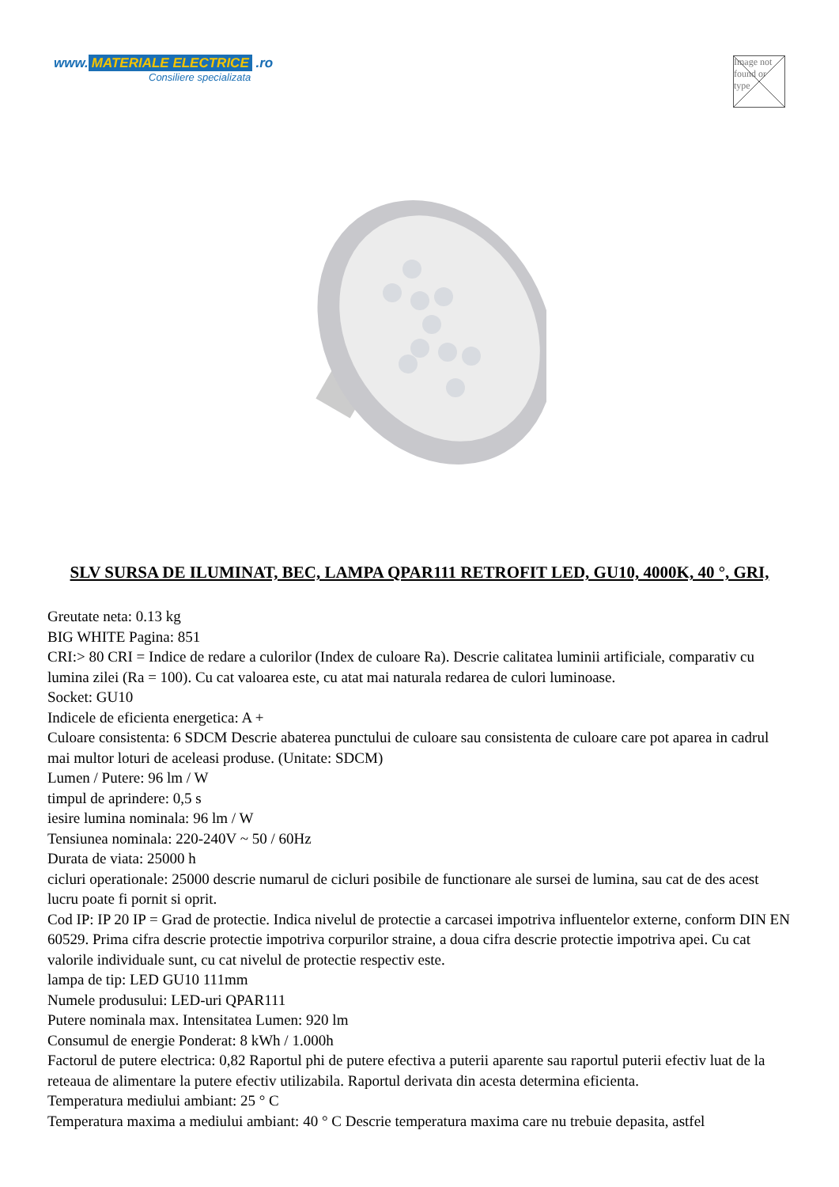www. MATERIALE ELECTRICE .ro
Consiliere specializata
Image not found or type
SLV SURSA DE ILUMINAT, BEC, LAMPA QPAR111 RETROFIT LED, GU10, 4000K, 40 °, GRI,
Greutate neta: 0.13 kg
BIG WHITE Pagina: 851
CRI:> 80 CRI = Indice de redare a culorilor (Index de culoare Ra). Descrie calitatea luminii artificiale, comparativ cu lumina zilei (Ra = 100). Cu cat valoarea este, cu atat mai naturala redarea de culori luminoase.
Socket: GU10
Indicele de eficienta energetica: A +
Culoare consistenta: 6 SDCM Descrie abaterea punctului de culoare sau consistenta de culoare care pot aparea in cadrul mai multor loturi de aceleasi produse. (Unitate: SDCM)
Lumen / Putere: 96 lm / W
timpul de aprindere: 0,5 s
iesire lumina nominala: 96 lm / W
Tensiunea nominala: 220-240V ~ 50 / 60Hz
Durata de viata: 25000 h
cicluri operationale: 25000 descrie numarul de cicluri posibile de functionare ale sursei de lumina, sau cat de des acest lucru poate fi pornit si oprit.
Cod IP: IP 20 IP = Grad de protectie. Indica nivelul de protectie a carcasei impotriva influentelor externe, conform DIN EN 60529. Prima cifra descrie protectie impotriva corpurilor straine, a doua cifra descrie protectie impotriva apei. Cu cat valorile individuale sunt, cu cat nivelul de protectie respectiv este.
lampa de tip: LED GU10 111mm
Numele produsului: LED-uri QPAR111
Putere nominala max. Intensitatea Lumen: 920 lm
Consumul de energie Ponderat: 8 kWh / 1.000h
Factorul de putere electrica: 0,82 Raportul phi de putere efectiva a puterii aparente sau raportul puterii efectiv luat de la reteaua de alimentare la putere efectiv utilizabila. Raportul derivata din acesta determina eficienta.
Temperatura mediului ambiant: 25 ° C
Temperatura maxima a mediului ambiant: 40 ° C Descrie temperatura maxima care nu trebuie depasita, astfel